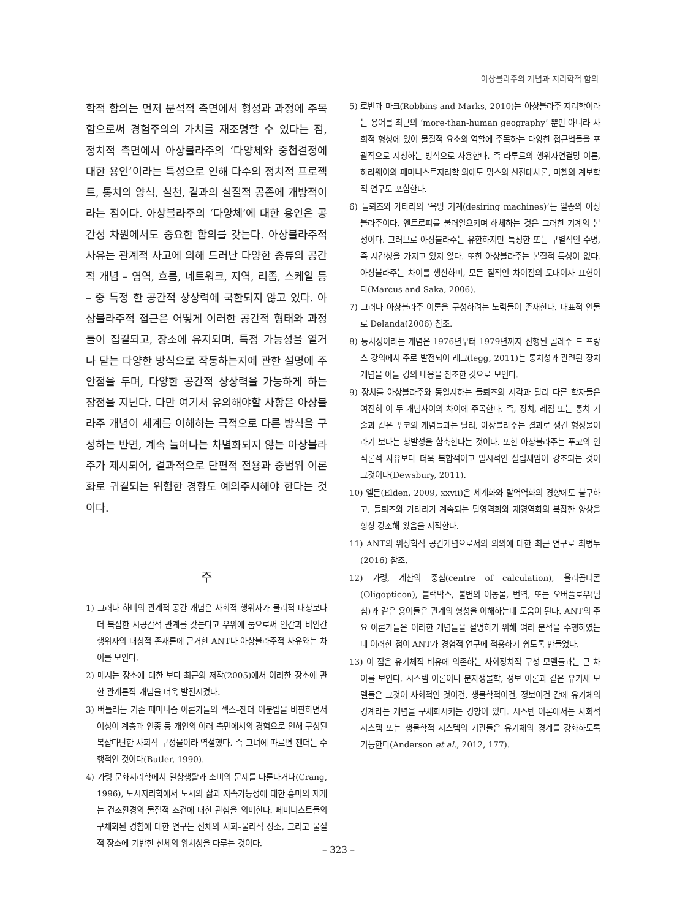아상블라주의 개념과 지리학적 함의
학적 함의는 먼저 분석적 측면에서 형성과 과정에 주목함으로써 경험주의의 가치를 재조명할 수 있다는 점, 정치적 측면에서 아상블라주의 ‘다양체와 중첩결정에 대한 용인’이라는 특성으로 인해 다수의 정치적 프로젝트, 통치의 양식, 실천, 결과의 실질적 공존에 개방적이라는 점이다. 아상블라주의 ‘다양체’에 대한 용인은 공간성 차원에서도 중요한 함의를 갖는다. 아상블라주적 사유는 관계적 사고에 의해 드러난 다양한 종류의 공간적 개념 – 영역, 흐름, 네트워크, 지역, 리좀, 스케일 등 – 중 특정 한 공간적 상상력에 국한되지 않고 있다. 아상블라주적 접근은 어떻게 이러한 공간적 형태와 과정들이 집결되고, 장소에 유지되며, 특정 가능성을 열거나 닫는 다양한 방식으로 작동하는지에 관한 설명에 주안점을 두며, 다양한 공간적 상상력을 가능하게 하는 장점을 지닌다. 다만 여기서 유의해야할 사항은 아상블라주 개념이 세계를 이해하는 극적으로 다른 방식을 구성하는 반면, 계속 늘어나는 차별화되지 않는 아상블라주가 제시되어, 결과적으로 단편적 전용과 중범위 이론화로 귀결되는 위험한 경향도 예의주시해야 한다는 것이다.
주
1) 그러나 하비의 관계적 공간 개념은 사회적 행위자가 물리적 대상보다 더 복잡한 시공간적 관계를 갖는다고 우위에 둠으로써 인간과 비인간 행위자의 대칭적 존재론에 근거한 ANT나 아상블라주적 사유와는 차이를 보인다.
2) 매시는 장소에 대한 보다 최근의 저작(2005)에서 이러한 장소에 관한 관계론적 개념을 더욱 발전시켰다.
3) 버틀러는 기존 페미니즘 이론가들의 섹스–젠더 이분법을 비판하면서 여성이 계층과 인종 등 개인의 여러 측면에서의 경험으로 인해 구성된 복잡다단한 사회적 구성물이라 역설했다. 즉 그녀에 따르면 젠더는 수행적인 것이다(Butler, 1990).
4) 가령 문화지리학에서 일상생활과 소비의 문제를 다룬다거나(Crang, 1996), 도시지리학에서 도시의 삶과 지속가능성에 대한 흥미의 재개는 건조환경의 물질적 조건에 대한 관심을 의미한다. 페미니스트들의 구체화된 경험에 대한 연구는 신체의 사회–물리적 장소, 그리고 물질적 장소에 기반한 신체의 위치성을 다루는 것이다.
5) 로빈과 마크(Robbins and Marks, 2010)는 아상블라주 지리학이라는 용어를 최근의 ‘more-than-human geography’ 뿐만 아니라 사회적 형성에 있어 물질적 요소의 역할에 주목하는 다양한 접근법들을 포괄적으로 지칭하는 방식으로 사용한다. 즉 라투르의 행위자연결망 이론, 하라웨이의 페미니스트지리학 외에도 맑스의 신진대사론, 미첼의 계보학적 연구도 포함한다.
6) 들뢰즈와 가타리의 ‘욕망 기계(desiring machines)’는 일종의 아상블라주이다. 엔트로피를 불러일으키며 해체하는 것은 그러한 기계의 본성이다. 그러므로 아상블라주는 유한하지만 특정한 또는 구별적인 수명, 즉 시간성을 가지고 있지 않다. 또한 아상블라주는 본질적 특성이 없다. 아상블라주는 차이를 생산하며, 모든 질적인 차이점의 토대이자 표현이다(Marcus and Saka, 2006).
7) 그러나 아상블라주 이론을 구성하려는 노력들이 존재한다. 대표적 인물로 Delanda(2006) 참조.
8) 통치성이라는 개념은 1976년부터 1979년까지 진행된 콜레주 드 프랑스 강의에서 주로 발전되어 레그(legg, 2011)는 통치성과 관련된 장치 개념을 이들 강의 내용을 참조한 것으로 보인다.
9) 장치를 아상블라주와 동일시하는 들뢰즈의 시각과 달리 다른 학자들은 여전히 이 두 개념사이의 차이에 주목한다. 즉, 장치, 레짐 또는 통치 기술과 같은 푸코의 개념들과는 달리, 아상블라주는 결과로 생긴 형성물이라기 보다는 창발성을 함축한다는 것이다. 또한 아상블라주는 푸코의 인식론적 사유보다 더욱 복합적이고 일시적인 설립체임이 강조되는 것이 그것이다(Dewsbury, 2011).
10) 엘든(Elden, 2009, xxvii)은 세계화와 탈역역화의 경향에도 불구하고, 들뢰즈와 가타리가 계속되는 탈영역화와 재영역화의 복잡한 양상을 항상 강조해 왔음을 지적한다.
11) ANT의 위상학적 공간개념으로서의 의의에 대한 최근 연구로 최병두(2016) 참조.
12) 가령, 계산의 중심(centre of calculation), 올리곱티콘(Oligopticon), 블랙박스, 불변의 이동물, 번역, 또는 오버플로우(넘침)과 같은 용어들은 관계의 형성을 이해하는데 도움이 된다. ANT의 주요 이론가들은 이러한 개념들을 설명하기 위해 여러 분석을 수행하였는데 이러한 점이 ANT가 경험적 연구에 적용하기 쉽도록 만들었다.
13) 이 점은 유기체적 비유에 의존하는 사회정치적 구성 모델들과는 큰 차이를 보인다. 시스템 이론이나 분자생물학, 정보 이론과 같은 유기체 모델들은 그것이 사회적인 것이건, 생물학적이건, 정보이건 간에 유기체의 경계라는 개념을 구체화시키는 경향이 있다. 시스템 이론에서는 사회적 시스템 또는 생물학적 시스템의 기관들은 유기체의 경계를 강화하도록 기능한다(Anderson et al., 2012, 177).
– 323 –